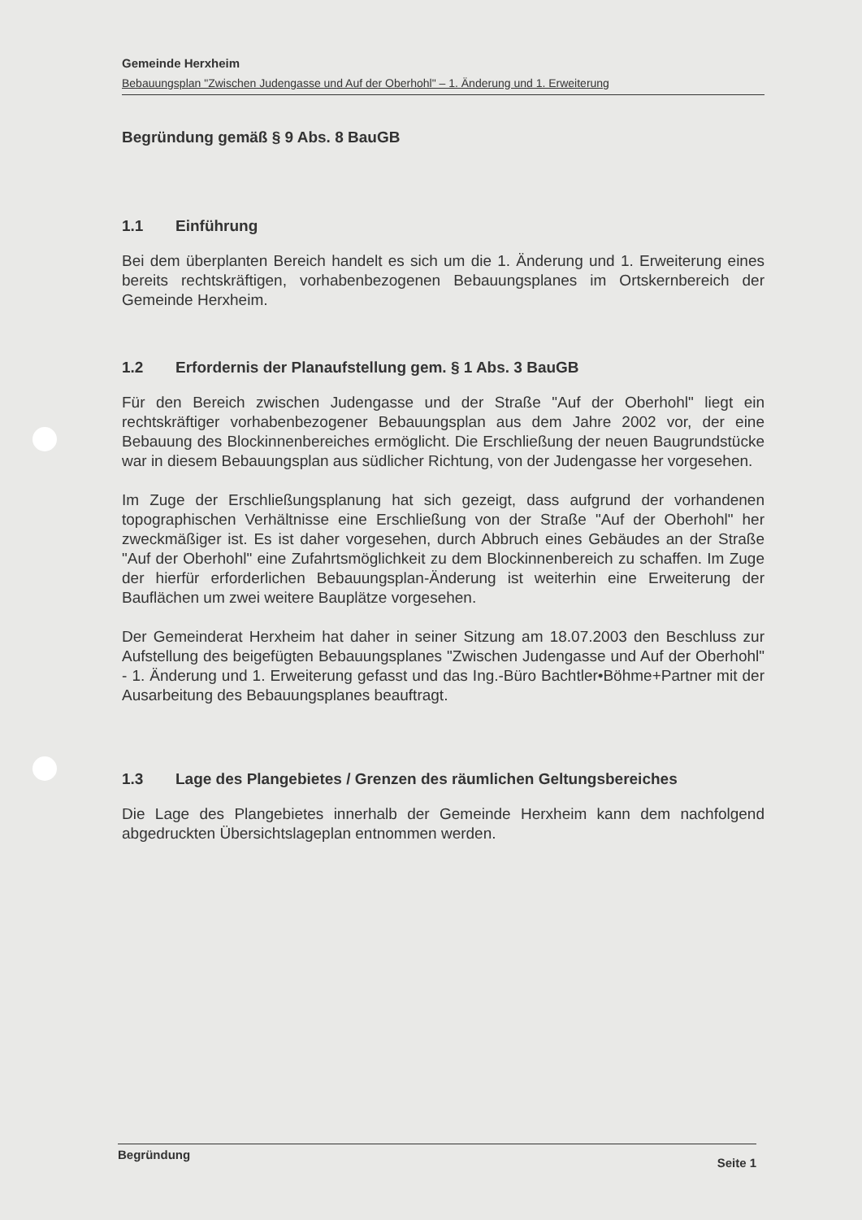Gemeinde Herxheim
Bebauungsplan "Zwischen Judengasse und Auf der Oberhohl" – 1. Änderung und 1. Erweiterung
Begründung gemäß § 9 Abs. 8 BauGB
1.1 Einführung
Bei dem überplanten Bereich handelt es sich um die 1. Änderung und 1. Erweiterung eines bereits rechtskräftigen, vorhabenbezogenen Bebauungsplanes im Ortskernbereich der Gemeinde Herxheim.
1.2 Erfordernis der Planaufstellung gem. § 1 Abs. 3 BauGB
Für den Bereich zwischen Judengasse und der Straße "Auf der Oberhohl" liegt ein rechtskräftiger vorhabenbezogener Bebauungsplan aus dem Jahre 2002 vor, der eine Bebauung des Blockinnenbereiches ermöglicht. Die Erschließung der neuen Baugrundstücke war in diesem Bebauungsplan aus südlicher Richtung, von der Judengasse her vorgesehen.
Im Zuge der Erschließungsplanung hat sich gezeigt, dass aufgrund der vorhandenen topographischen Verhältnisse eine Erschließung von der Straße "Auf der Oberhohl" her zweckmäßiger ist. Es ist daher vorgesehen, durch Abbruch eines Gebäudes an der Straße "Auf der Oberhohl" eine Zufahrtsmöglichkeit zu dem Blockinnenbereich zu schaffen. Im Zuge der hierfür erforderlichen Bebauungsplan-Änderung ist weiterhin eine Erweiterung der Bauflächen um zwei weitere Bauplätze vorgesehen.
Der Gemeinderat Herxheim hat daher in seiner Sitzung am 18.07.2003 den Beschluss zur Aufstellung des beigefügten Bebauungsplanes "Zwischen Judengasse und Auf der Oberhohl" - 1. Änderung und 1. Erweiterung gefasst und das Ing.-Büro Bachtler•Böhme+Partner mit der Ausarbeitung des Bebauungsplanes beauftragt.
1.3 Lage des Plangebietes / Grenzen des räumlichen Geltungsbereiches
Die Lage des Plangebietes innerhalb der Gemeinde Herxheim kann dem nachfolgend abgedruckten Übersichtslageplan entnommen werden.
Begründung Seite 1